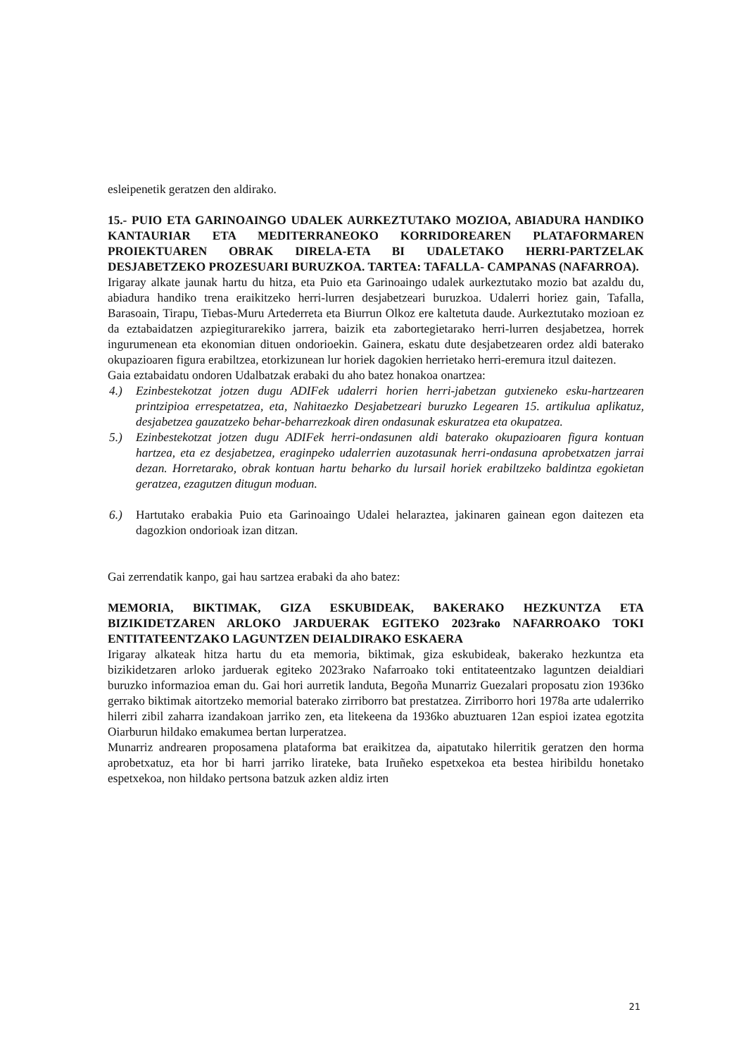esleipenetik geratzen den aldirako.
15.- PUIO ETA GARINOAINGO UDALEK AURKEZTUTAKO MOZIOA, ABIADURA HANDIKO KANTAURIAR ETA MEDITERRANEOKO KORRIDOREAREN PLATAFORMAREN PROIEKTUAREN OBRAK DIRELA-ETA BI UDALETAKO HERRI-PARTZELAK DESJABETZEKO PROZESUARI BURUZKOA. TARTEA: TAFALLA- CAMPANAS (NAFARROA).
Irigaray alkate jaunak hartu du hitza, eta Puio eta Garinoaingo udalek aurkeztutako mozio bat azaldu du, abiadura handiko trena eraikitzeko herri-lurren desjabetzeari buruzkoa. Udalerri horiez gain, Tafalla, Barasoain, Tirapu, Tiebas-Muru Artederreta eta Biurrun Olkoz ere kaltetuta daude. Aurkeztutako mozioan ez da eztabaidatzen azpiegiturarekiko jarrera, baizik eta zabortegietarako herri-lurren desjabetzea, horrek ingurumenean eta ekonomian dituen ondorioekin. Gainera, eskatu dute desjabetzearen ordez aldi baterako okupazioaren figura erabiltzea, etorkizunean lur horiek dagokien herrietako herri-eremura itzul daitezen.
Gaia eztabaidatu ondoren Udalbatzak erabaki du aho batez honakoa onartzea:
4.) Ezinbestekotzat jotzen dugu ADIFek udalerri horien herri-jabetzan gutxieneko esku-hartzearen printzipioa errespetatzea, eta, Nahitaezko Desjabetzeari buruzko Legearen 15. artikulua aplikatuz, desjabetzea gauzatzeko behar-beharrezkoak diren ondasunak eskuratzea eta okupatzea.
5.) Ezinbestekotzat jotzen dugu ADIFek herri-ondasunen aldi baterako okupazioaren figura kontuan hartzea, eta ez desjabetzea, eraginpeko udalerrien auzotasunak herri-ondasuna aprobetxatzen jarrai dezan. Horretarako, obrak kontuan hartu beharko du lursail horiek erabiltzeko baldintza egokietan geratzea, ezagutzen ditugun moduan.
6.) Hartutako erabakia Puio eta Garinoaingo Udalei helaraztea, jakinaren gainean egon daitezen eta dagozkion ondorioak izan ditzan.
Gai zerrendatik kanpo, gai hau sartzea erabaki da aho batez:
MEMORIA, BIKTIMAK, GIZA ESKUBIDEAK, BAKERAKO HEZKUNTZA ETA BIZIKIDETZAREN ARLOKO JARDUERAK EGITEKO 2023rako NAFARROAKO TOKI ENTITATEENTZAKO LAGUNTZEN DEIALDIRAKO ESKAERA
Irigaray alkateak hitza hartu du eta memoria, biktimak, giza eskubideak, bakerako hezkuntza eta bizikidetzaren arloko jarduerak egiteko 2023rako Nafarroako toki entitateentzako laguntzen deialdiari buruzko informazioa eman du. Gai hori aurretik landuta, Begoña Munarriz Guezalari proposatu zion 1936ko gerrako biktimak aitortzeko memorial baterako zirriborro bat prestatzea. Zirriborro hori 1978a arte udalerriko hilerri zibil zaharra izandakoan jarriko zen, eta litekeena da 1936ko abuztuaren 12an espioi izatea egotzita Oiarburun hildako emakumea bertan lurperatzea.
Munarriz andrearen proposamena plataforma bat eraikitzea da, aipatutako hilerritik geratzen den horma aprobetxatuz, eta hor bi harri jarriko lirateke, bata Iruñeko espetxekoa eta bestea hiribildu honetako espetxekoa, non hildako pertsona batzuk azken aldiz irten
21